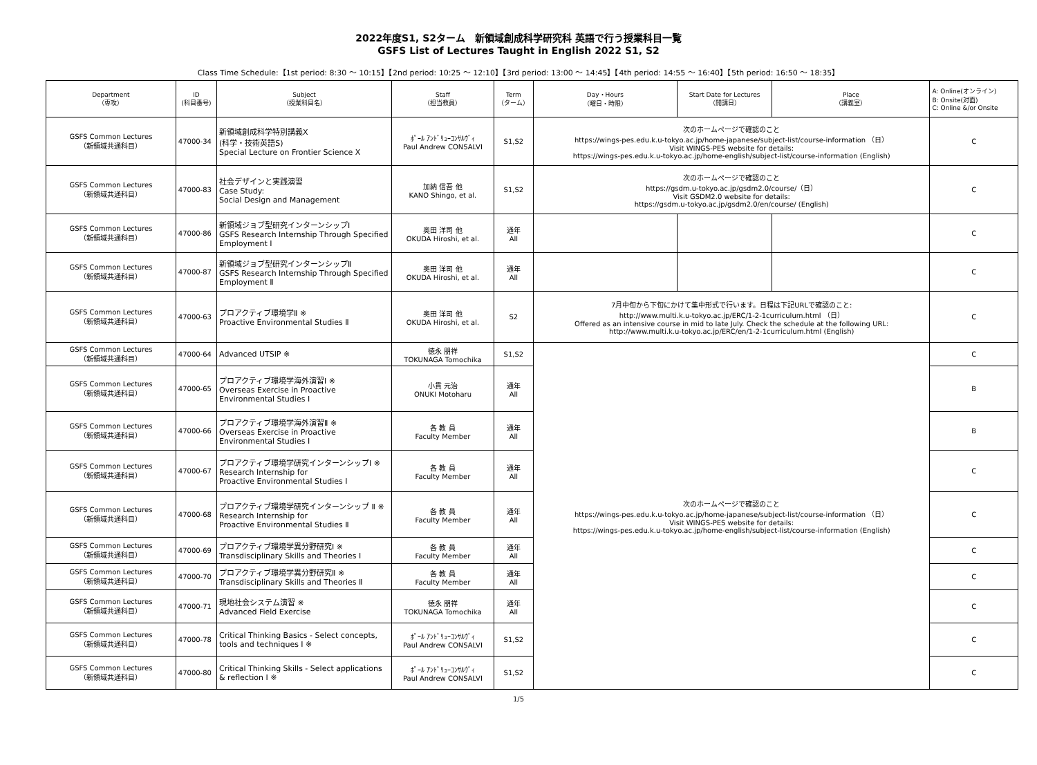2022年度S1, S2ターム　新領域創成科学研究科 英語で行う授業科目一覧
GSFS List of Lectures Taught in English 2022 S1, S2
Class Time Schedule:【1st period: 8:30 ～ 10:15】【2nd period: 10:25 ～ 12:10】【3rd period: 13:00 ～ 14:45】【4th period: 14:55 ～ 16:40】【5th period: 16:50 ～ 18:35】
| Department （専攻） | ID (科目番号) | Subject （授業科目名） | Staff （担当教員） | Term （ターム） | Day・Hours （曜日・時限） | Start Date for Lectures （開講日） | Place （講義室） | A: Online(オンライン) B: Onsite(対面) C: Online &/or Onsite |
| --- | --- | --- | --- | --- | --- | --- | --- | --- |
| GSFS Common Lectures （新領域共通科目） | 47000-34 | 新領域創成科学特別講義Ⅹ (科学・技術英語S) Special Lecture on Frontier Science Ⅹ | ﾎﾟｰﾙ ｱﾝﾄﾞﾘｭｰｺﾝｻﾙｳﾞｨ Paul Andrew CONSALVI | S1,S2 | 次のホームページで確認のこと https://wings-pes.edu.k.u-tokyo.ac.jp/home-japanese/subject-list/course-information （日） Visit WINGS-PES website for details: https://wings-pes.edu.k.u-tokyo.ac.jp/home-english/subject-list/course-information (English) | | | C |
| GSFS Common Lectures （新領域共通科目） | 47000-83 | 社会デザインと実践演習 Case Study: Social Design and Management | 加納 信吾 他 KANO Shingo, et al. | S1,S2 | 次のホームページで確認のこと https://gsdm.u-tokyo.ac.jp/gsdm2.0/course/（日） Visit GSDM2.0 website for details: https://gsdm.u-tokyo.ac.jp/gsdm2.0/en/course/ (English) | | | C |
| GSFS Common Lectures （新領域共通科目） | 47000-86 | 新領域ジョブ型研究インターンシップⅠ GSFS Research Internship Through Specified Employment Ⅰ | 奥田 洋司 他 OKUDA Hiroshi, et al. | 通年 All | | | | C |
| GSFS Common Lectures （新領域共通科目） | 47000-87 | 新領域ジョブ型研究インターンシップⅡ GSFS Research Internship Through Specified Employment Ⅱ | 奥田 洋司 他 OKUDA Hiroshi, et al. | 通年 All | | | | C |
| GSFS Common Lectures （新領域共通科目） | 47000-63 | プロアクティブ環境学Ⅱ ※ Proactive Environmental Studies Ⅱ | 奥田 洋司 他 OKUDA Hiroshi, et al. | S2 | 7月中旬から下旬にかけて集中形式で行います。日程は下記URLで確認のこと: http://www.multi.k.u-tokyo.ac.jp/ERC/1-2-1curriculum.html （日） Offered as an intensive course in mid to late July. Check the schedule at the following URL: http://www.multi.k.u-tokyo.ac.jp/ERC/en/1-2-1curriculum.html (English) | | | C |
| GSFS Common Lectures （新領域共通科目） | 47000-64 | Advanced UTSIP ※ | 徳永 朋祥 TOKUNAGA Tomochika | S1,S2 | 次のホームページで確認のこと https://wings-pes.edu.k.u-tokyo.ac.jp/home-japanese/subject-list/course-information （日） Visit WINGS-PES website for details: https://wings-pes.edu.k.u-tokyo.ac.jp/home-english/subject-list/course-information (English) | | | C |
| GSFS Common Lectures （新領域共通科目） | 47000-65 | プロアクティブ環境学海外演習Ⅰ ※ Overseas Exercise in Proactive Environmental Studies Ⅰ | 小貫 元治 ONUKI Motoharu | 通年 All | | | | B |
| GSFS Common Lectures （新領域共通科目） | 47000-66 | プロアクティブ環境学海外演習Ⅱ ※ Overseas Exercise in Proactive Environmental Studies Ⅰ | 各 教 員 Faculty Member | 通年 All | | | | B |
| GSFS Common Lectures （新領域共通科目） | 47000-67 | プロアクティブ環境学研究インターンシップⅠ ※ Research Internship for Proactive Environmental Studies Ⅰ | 各 教 員 Faculty Member | 通年 All | | | | C |
| GSFS Common Lectures （新領域共通科目） | 47000-68 | プロアクティブ環境学研究インターンシップ Ⅱ ※ Research Internship for Proactive Environmental Studies Ⅱ | 各 教 員 Faculty Member | 通年 All | | | | C |
| GSFS Common Lectures （新領域共通科目） | 47000-69 | プロアクティブ環境学異分野研究Ⅰ ※ Transdisciplinary Skills and Theories Ⅰ | 各 教 員 Faculty Member | 通年 All | | | | C |
| GSFS Common Lectures （新領域共通科目） | 47000-70 | プロアクティブ環境学異分野研究Ⅱ ※ Transdisciplinary Skills and Theories Ⅱ | 各 教 員 Faculty Member | 通年 All | | | | C |
| GSFS Common Lectures （新領域共通科目） | 47000-71 | 現地社会システム演習 ※ Advanced Field Exercise | 徳永 朋祥 TOKUNAGA Tomochika | 通年 All | | | | C |
| GSFS Common Lectures （新領域共通科目） | 47000-78 | Critical Thinking Basics - Select concepts, tools and techniques Ⅰ ※ | ﾎﾟｰﾙ ｱﾝﾄﾞﾘｭｰｺﾝｻﾙｳﾞｨ Paul Andrew CONSALVI | S1,S2 | | | | C |
| GSFS Common Lectures （新領域共通科目） | 47000-80 | Critical Thinking Skills - Select applications & reflection Ⅰ ※ | ﾎﾟｰﾙ ｱﾝﾄﾞﾘｭｰｺﾝｻﾙｳﾞｨ Paul Andrew CONSALVI | S1,S2 | | | | C |
1/5